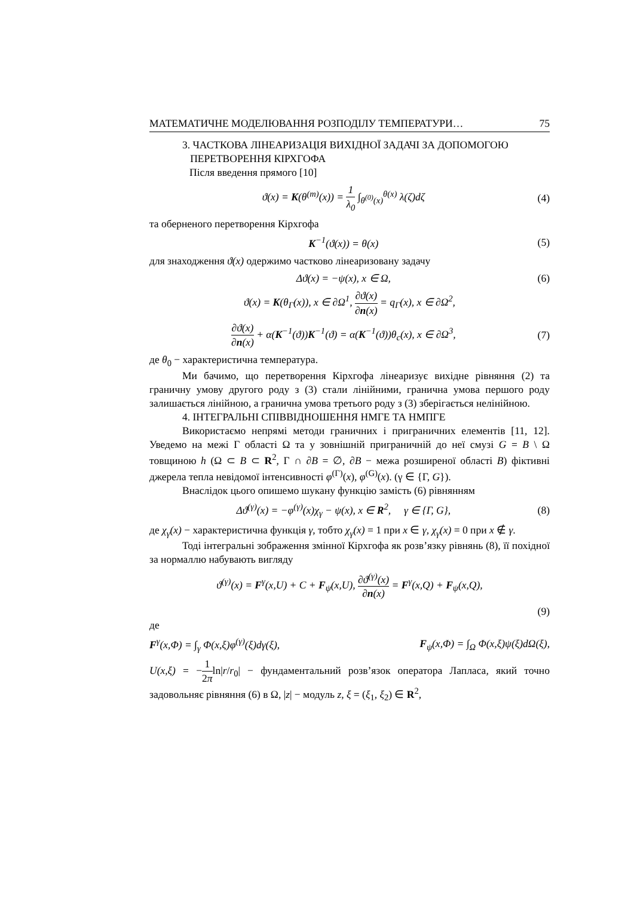МАТЕМАТИЧНЕ МОДЕЛЮВАННЯ РОЗПОДІЛУ ТЕМПЕРАТУРИ… 75
3. ЧАСТКОВА ЛІНЕАРИЗАЦІЯ ВИХІДНОЇ ЗАДАЧІ ЗА ДОПОМОГОЮ
ПЕРЕТВОРЕННЯ КІРХГОФА
Після введення прямого [10]
ϑ(x) = K(θ<sup>(m)</sup>(x)) = 1 λ<sub>0</sub> ∫<sub>θ<sup>(0)</sup>(x)</sub><sup>θ(x)</sup> λ(ζ)dζ (4)
та оберненого перетворення Кірхгофа
K<sup>−1</sup>(ϑ(x)) = θ(x) (5)
для знаходження ϑ(x) одержимо частково лінеаризовану задачу
Δϑ(x) = −ψ(x), x ∈ Ω, (6)
ϑ(x) = K(θ<sub>Γ</sub>(x)), x ∈ ∂Ω<sup>1</sup>, ∂ϑ(x) ∂n(x) = q<sub>Γ</sub>(x), x ∈ ∂Ω<sup>2</sup>,
∂ϑ(x) ∂n(x) + α(K<sup>−1</sup>(ϑ))K<sup>−1</sup>(ϑ) = α(K<sup>−1</sup>(ϑ))θ<sub>c</sub>(x), x ∈ ∂Ω<sup>3</sup>, (7)
де θ<sub>0</sub> − характеристична температура.
Ми бачимо, що перетворення Кірхгофа лінеаризує вихідне рівняння (2) та граничну умову другого роду з (3) стали лінійними, гранична умова першого роду залишається лінійною, а гранична умова третього роду з (3) зберігається нелінійною.
4. ІНТЕГРАЛЬНІ СПІВВІДНОШЕННЯ НМГЕ ТА НМПГЕ
Використаємо непрямі методи граничних і приграничних елементів [11, 12]. Уведемо на межі Γ області Ω та у зовнішній приграничній до неї смузі G = B \ Ω товщиною h (Ω ⊂ B ⊂ R<sup>2</sup>, Γ ∩ ∂B = ∅, ∂B − межа розширеної області B) фіктивні джерела тепла невідомої інтенсивності φ<sup>(Γ)</sup>(x), φ<sup>(G)</sup>(x). (γ ∈ {Γ, G}).
Внаслідок цього опишемо шукану функцію замість (6) рівнянням
Δϑ<sup>(γ)</sup>(x) = −φ<sup>(γ)</sup>(x)χ<sub>γ</sub> − ψ(x), x ∈ R<sup>2</sup>, γ ∈ {Γ, G}, (8)
де χ<sub>γ</sub>(x) − характеристична функція γ, тобто χ<sub>γ</sub>(x) = 1 при x ∈ γ, χ<sub>γ</sub>(x) = 0 при x ∉ γ.
Тоді інтегральні зображення змінної Кірхгофа як розв’язку рівнянь (8), її похідної за нормаллю набувають вигляду
ϑ<sup>(γ)</sup>(x) = F<sup>γ</sup>(x,U) + C + F<sub>ψ</sub>(x,U), ∂ϑ<sup>(γ)</sup>(x) ∂n(x) = F<sup>γ</sup>(x,Q) + F<sub>ψ</sub>(x,Q),
(9)
де
F<sup>γ</sup>(x,Φ) = ∫<sub>γ</sub> Φ(x,ξ)φ<sup>(γ)</sup>(ξ)dγ(ξ), F<sub>ψ</sub>(x,Φ) = ∫<sub>Ω</sub> Φ(x,ξ)ψ(ξ)dΩ(ξ),
U(x,ξ) = −1 2πln|r/r<sub>0</sub>| − фундаментальний розв’язок оператора Лапласа, який точно задовольняє рівняння (6) в Ω, |z| − модуль z, ξ = (ξ<sub>1</sub>, ξ<sub>2</sub>) ∈ R<sup>2</sup>,